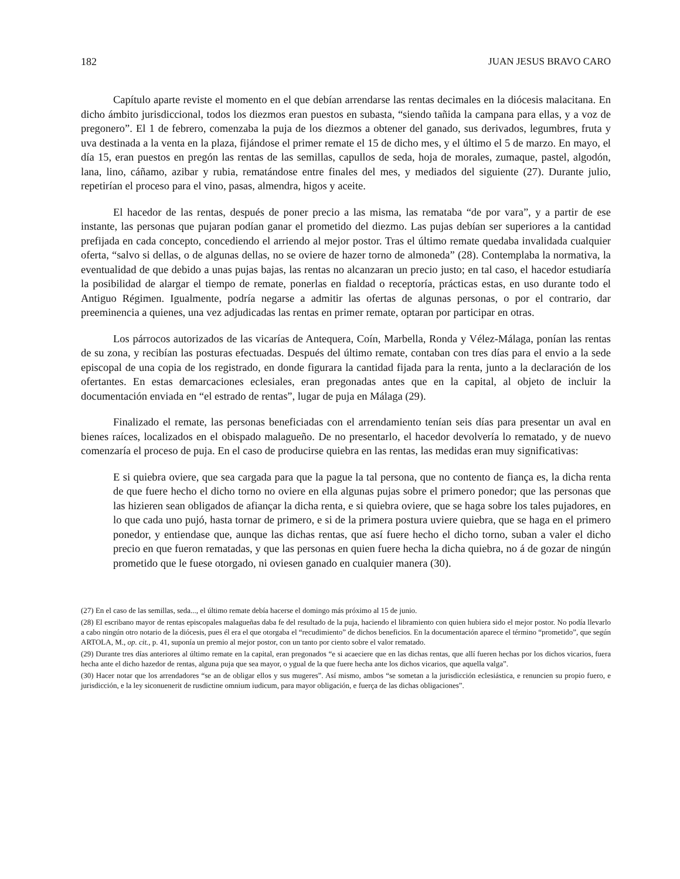182 JUAN JESUS BRAVO CARO
Capítulo aparte reviste el momento en el que debían arrendarse las rentas decimales en la diócesis malacitana. En dicho ámbito jurisdiccional, todos los diezmos eran puestos en subasta, “siendo tañida la campana para ellas, y a voz de pregonero”. El 1 de febrero, comenzaba la puja de los diezmos a obtener del ganado, sus derivados, legumbres, fruta y uva destinada a la venta en la plaza, fijándose el primer remate el 15 de dicho mes, y el último el 5 de marzo. En mayo, el día 15, eran puestos en pregón las rentas de las semillas, capullos de seda, hoja de morales, zumaque, pastel, algodón, lana, lino, cáñamo, azibar y rubia, rematándose entre finales del mes, y mediados del siguiente (27). Durante julio, repetirían el proceso para el vino, pasas, almendra, higos y aceite.
El hacedor de las rentas, después de poner precio a las misma, las remataba “de por vara”, y a partir de ese instante, las personas que pujaran podían ganar el prometido del diezmo. Las pujas debían ser superiores a la cantidad prefijada en cada concepto, concediendo el arriendo al mejor postor. Tras el último remate quedaba invalidada cualquier oferta, “salvo si dellas, o de algunas dellas, no se oviere de hazer torno de almoneda” (28). Contemplaba la normativa, la eventualidad de que debido a unas pujas bajas, las rentas no alcanzaran un precio justo; en tal caso, el hacedor estudiaría la posibilidad de alargar el tiempo de remate, ponerlas en fialdad o receptoría, prácticas estas, en uso durante todo el Antiguo Régimen. Igualmente, podría negarse a admitir las ofertas de algunas personas, o por el contrario, dar preeminencia a quienes, una vez adjudicadas las rentas en primer remate, optaran por participar en otras.
Los párrocos autorizados de las vicarías de Antequera, Coín, Marbella, Ronda y Vélez-Málaga, ponían las rentas de su zona, y recibían las posturas efectuadas. Después del último remate, contaban con tres días para el envio a la sede episcopal de una copia de los registrado, en donde figurara la cantidad fijada para la renta, junto a la declaración de los ofertantes. En estas demarcaciones eclesiales, eran pregonadas antes que en la capital, al objeto de incluir la documentación enviada en “el estrado de rentas”, lugar de puja en Málaga (29).
Finalizado el remate, las personas beneficiadas con el arrendamiento tenían seis días para presentar un aval en bienes raíces, localizados en el obispado malagueño. De no presentarlo, el hacedor devolvería lo rematado, y de nuevo comenzaría el proceso de puja. En el caso de producirse quiebra en las rentas, las medidas eran muy significativas:
E si quiebra oviere, que sea cargada para que la pague la tal persona, que no contento de fiança es, la dicha renta de que fuere hecho el dicho torno no oviere en ella algunas pujas sobre el primero ponedor; que las personas que las hizieren sean obligados de afiançar la dicha renta, e si quiebra oviere, que se haga sobre los tales pujadores, en lo que cada uno pujó, hasta tornar de primero, e si de la primera postura uviere quiebra, que se haga en el primero ponedor, y entiendase que, aunque las dichas rentas, que así fuere hecho el dicho torno, suban a valer el dicho precio en que fueron rematadas, y que las personas en quien fuere hecha la dicha quiebra, no á de gozar de ningún prometido que le fuese otorgado, ni oviesen ganado en cualquier manera (30).
(27) En el caso de las semillas, seda..., el último remate debía hacerse el domingo más próximo al 15 de junio.
(28) El escribano mayor de rentas episcopales malagueñas daba fe del resultado de la puja, haciendo el libramiento con quien hubiera sido el mejor postor. No podía llevarlo a cabo ningún otro notario de la diócesis, pues él era el que otorgaba el “recudimiento” de dichos beneficios. En la documentación aparece el término “prometido”, que según ARTOLA, M., op. cit., p. 41, suponía un premio al mejor postor, con un tanto por ciento sobre el valor rematado.
(29) Durante tres días anteriores al último remate en la capital, eran pregonados “e si acaeciere que en las dichas rentas, que allí fueren hechas por los dichos vicarios, fuera hecha ante el dicho hazedor de rentas, alguna puja que sea mayor, o ygual de la que fuere hecha ante los dichos vicarios, que aquella valga”.
(30) Hacer notar que los arrendadores “se an de obligar ellos y sus mugeres”. Así mismo, ambos “se sometan a la jurisdicción eclesiástica, e renuncien su propio fuero, e jurisdicción, e la ley siconuenerit de rusdictine omnium iudicum, para mayor obligación, e fuerça de las dichas obligaciones”.